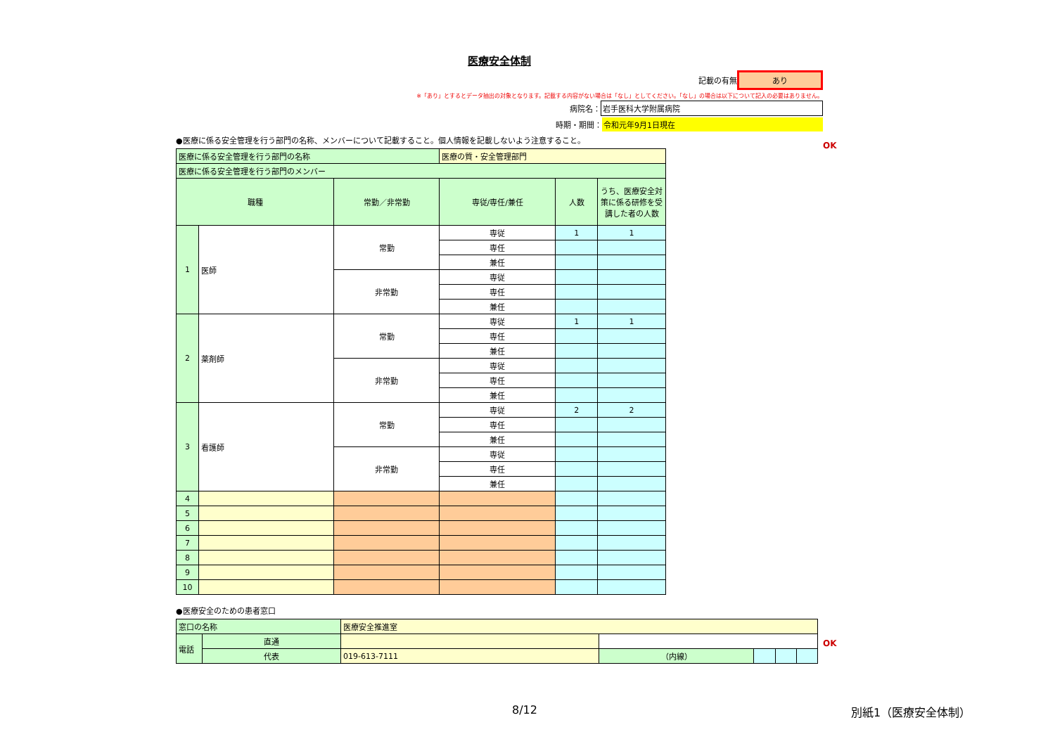医療安全体制
記載の有無 あり
※「あり」とするとデータ抽出の対象となります。記載する内容がない場合は「なし」としてください。「なし」の場合は以下について記入の必要はありません。
病院名： 岩手医科大学附属病院
時期・期間： 令和元年9月1日現在
●医療に係る安全管理を行う部門の名称、メンバーについて記載すること。個人情報を記載しないよう注意すること。
| 医療に係る安全管理を行う部門の名称 | | | 医療の質・安全管理部門 | | |
| 医療に係る安全管理を行う部門のメンバー | | | | | |
| 職種 | | 常勤／非常勤 | 専従/専任/兼任 | 人数 | うち、医療安全対策に係る研修を受講した者の人数 |
| 1 | 医師 | 常勤 | 専従 | 1 | 1 |
| | | | 専任 | | |
| | | | 兼任 | | |
| | | 非常勤 | 専従 | | |
| | | | 専任 | | |
| | | | 兼任 | | |
| 2 | 薬剤師 | 常勤 | 専従 | 1 | 1 |
| | | | 専任 | | |
| | | | 兼任 | | |
| | | 非常勤 | 専従 | | |
| | | | 専任 | | |
| | | | 兼任 | | |
| 3 | 看護師 | 常勤 | 専従 | 2 | 2 |
| | | | 専任 | | |
| | | | 兼任 | | |
| | | 非常勤 | 専従 | | |
| | | | 専任 | | |
| | | | 兼任 | | |
| 4 | | | | | |
| 5 | | | | | |
| 6 | | | | | |
| 7 | | | | | |
| 8 | | | | | |
| 9 | | | | | |
| 10 | | | | | |
●医療安全のための患者窓口
| 窓口の名称 | | 医療安全推進室 | | | | |
| 電話 | 直通 | | | | | |
| | 代表 | 019-613-7111 | （内線） | | | |
OK
OK
8/12 別紙1（医療安全体制）